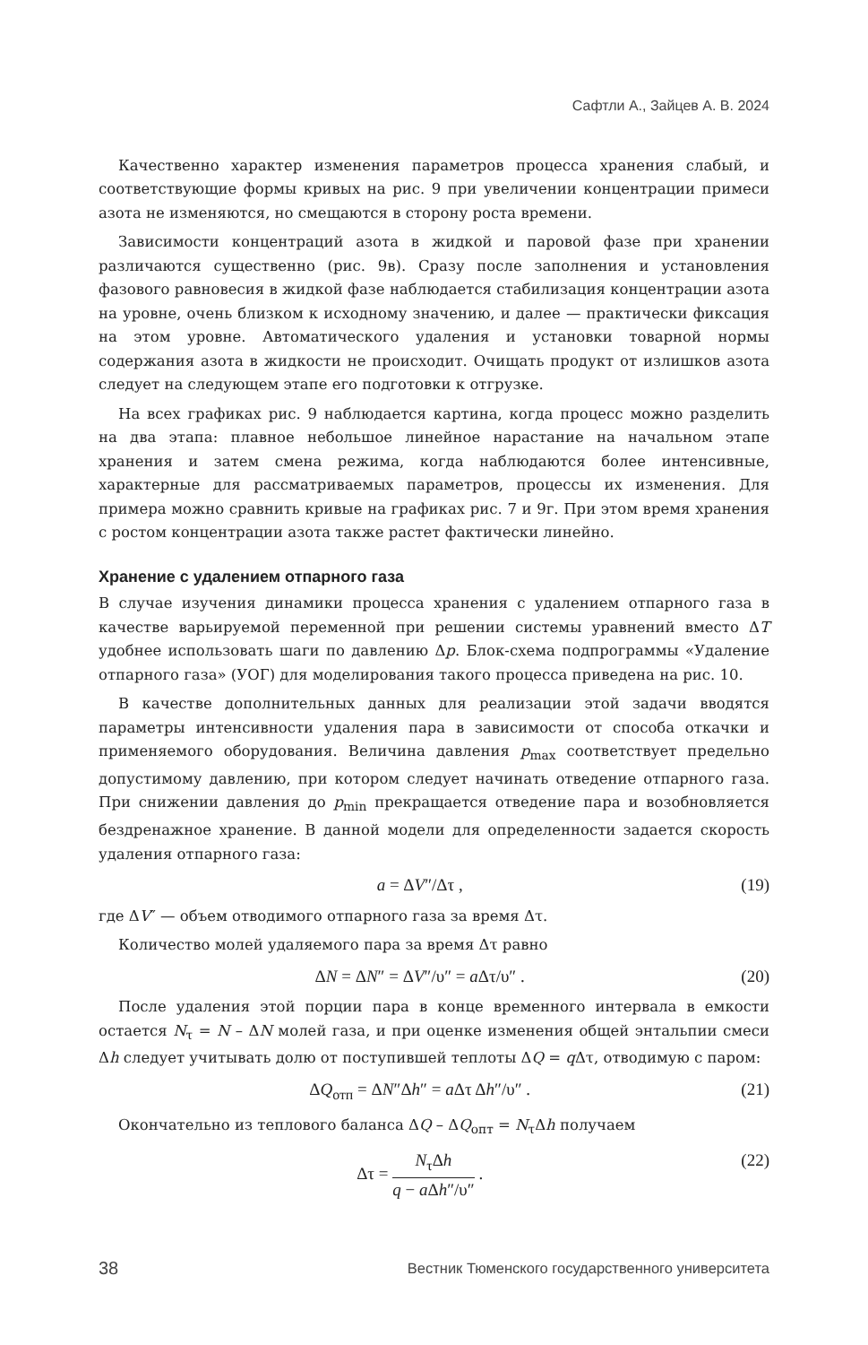Сафтли А., Зайцев А. В. 2024
Качественно характер изменения параметров процесса хранения слабый, и соответствующие формы кривых на рис. 9 при увеличении концентрации примеси азота не изменяются, но смещаются в сторону роста времени.
Зависимости концентраций азота в жидкой и паровой фазе при хранении различаются существенно (рис. 9в). Сразу после заполнения и установления фазового равновесия в жидкой фазе наблюдается стабилизация концентрации азота на уровне, очень близком к исходному значению, и далее — практически фиксация на этом уровне. Автоматического удаления и установки товарной нормы содержания азота в жидкости не происходит. Очищать продукт от излишков азота следует на следующем этапе его подготовки к отгрузке.
На всех графиках рис. 9 наблюдается картина, когда процесс можно разделить на два этапа: плавное небольшое линейное нарастание на начальном этапе хранения и затем смена режима, когда наблюдаются более интенсивные, характерные для рассматриваемых параметров, процессы их изменения. Для примера можно сравнить кривые на графиках рис. 7 и 9г. При этом время хранения с ростом концентрации азота также растет фактически линейно.
Хранение с удалением отпарного газа
В случае изучения динамики процесса хранения с удалением отпарного газа в качестве варьируемой переменной при решении системы уравнений вместо ΔT удобнее использовать шаги по давлению Δp. Блок-схема подпрограммы «Удаление отпарного газа» (УОГ) для моделирования такого процесса приведена на рис. 10.
В качестве дополнительных данных для реализации этой задачи вводятся параметры интенсивности удаления пара в зависимости от способа откачки и применяемого оборудования. Величина давления p<sub>max</sub> соответствует предельно допустимому давлению, при котором следует начинать отведение отпарного газа. При снижении давления до p<sub>min</sub> прекращается отведение пара и возобновляется бездренажное хранение. В данной модели для определенности задается скорость удаления отпарного газа:
a = ΔV″/Δτ , (19)
где ΔV″ — объем отводимого отпарного газа за время Δτ.
Количество молей удаляемого пара за время Δτ равно
ΔN = ΔN″ = ΔV″/υ″ = a Δτ/υ″ . (20)
После удаления этой порции пара в конце временного интервала в емкости остается N<sub>τ</sub> = N – ΔN молей газа, и при оценке изменения общей энтальпии смеси Δh следует учитывать долю от поступившей теплоты ΔQ = q Δτ, отводимую с паром:
ΔQ<sub>отп</sub> = ΔN″Δh″ = a Δτ Δh″/υ″ . (21)
Окончательно из теплового баланса ΔQ – ΔQ<sub>опт</sub> = N<sub>τ</sub>Δh получаем
Δτ = N<sub>τ</sub>Δh q − a Δh″/υ″ . (22)
38 Вестник Тюменского государственного университета